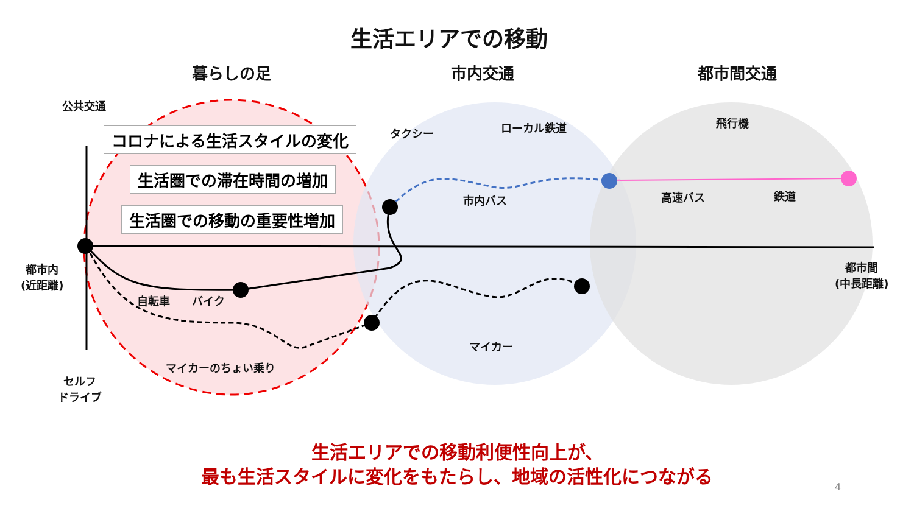生活エリアでの移動
暮らしの足 市内交通 都市間交通
公共交通
コロナによる生活スタイルの変化
生活圏での滞在時間の増加
生活圏での移動の重要性増加
タクシー ローカル鉄道 飛行機
市内バス 高速バス 鉄道
都市内
(近距離)
都市間
(中長距離)
自転車 バイク
マイカー
マイカーのちょい乗り
セルフ
ドライブ
生活エリアでの移動利便性向上が、
最も生活スタイルに変化をもたらし、地域の活性化につながる
4